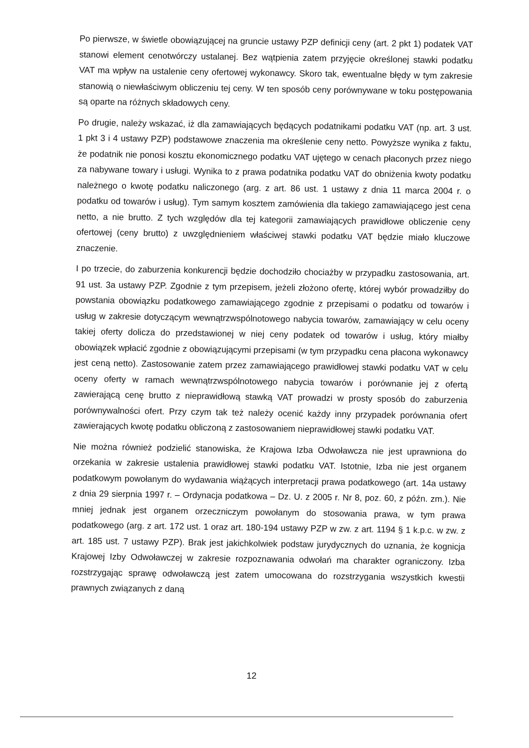Po pierwsze, w świetle obowiązującej na gruncie ustawy PZP definicji ceny (art. 2 pkt 1) podatek VAT stanowi element cenotwórczy ustalanej. Bez wątpienia zatem przyjęcie określonej stawki podatku VAT ma wpływ na ustalenie ceny ofertowej wykonawcy. Skoro tak, ewentualne błędy w tym zakresie stanowią o niewłaściwym obliczeniu tej ceny. W ten sposób ceny porównywane w toku postępowania są oparte na różnych składowych ceny.
Po drugie, należy wskazać, iż dla zamawiających będących podatnikami podatku VAT (np. art. 3 ust. 1 pkt 3 i 4 ustawy PZP) podstawowe znaczenia ma określenie ceny netto. Powyższe wynika z faktu, że podatnik nie ponosi kosztu ekonomicznego podatku VAT ujętego w cenach płaconych przez niego za nabywane towary i usługi. Wynika to z prawa podatnika podatku VAT do obniżenia kwoty podatku należnego o kwotę podatku naliczonego (arg. z art. 86 ust. 1 ustawy z dnia 11 marca 2004 r. o podatku od towarów i usług). Tym samym kosztem zamówienia dla takiego zamawiającego jest cena netto, a nie brutto. Z tych względów dla tej kategorii zamawiających prawidłowe obliczenie ceny ofertowej (ceny brutto) z uwzględnieniem właściwej stawki podatku VAT będzie miało kluczowe znaczenie.
I po trzecie, do zaburzenia konkurencji będzie dochodziło chociażby w przypadku zastosowania, art. 91 ust. 3a ustawy PZP. Zgodnie z tym przepisem, jeżeli złożono ofertę, której wybór prowadziłby do powstania obowiązku podatkowego zamawiającego zgodnie z przepisami o podatku od towarów i usług w zakresie dotyczącym wewnątrzwspólnotowego nabycia towarów, zamawiający w celu oceny takiej oferty dolicza do przedstawionej w niej ceny podatek od towarów i usług, który miałby obowiązek wpłacić zgodnie z obowiązującymi przepisami (w tym przypadku cena płacona wykonawcy jest ceną netto). Zastosowanie zatem przez zamawiającego prawidłowej stawki podatku VAT w celu oceny oferty w ramach wewnątrzwspólnotowego nabycia towarów i porównanie jej z ofertą zawierającą cenę brutto z nieprawidłową stawką VAT prowadzi w prosty sposób do zaburzenia porównywalności ofert. Przy czym tak też należy ocenić każdy inny przypadek porównania ofert zawierających kwotę podatku obliczoną z zastosowaniem nieprawidłowej stawki podatku VAT.
Nie można również podzielić stanowiska, że Krajowa Izba Odwoławcza nie jest uprawniona do orzekania w zakresie ustalenia prawidłowej stawki podatku VAT. Istotnie, Izba nie jest organem podatkowym powołanym do wydawania wiążących interpretacji prawa podatkowego (art. 14a ustawy z dnia 29 sierpnia 1997 r. – Ordynacja podatkowa – Dz. U. z 2005 r. Nr 8, poz. 60, z późn. zm.). Nie mniej jednak jest organem orzeczniczym powołanym do stosowania prawa, w tym prawa podatkowego (arg. z art. 172 ust. 1 oraz art. 180-194 ustawy PZP w zw. z art. 1194 § 1 k.p.c. w zw. z art. 185 ust. 7 ustawy PZP). Brak jest jakichkolwiek podstaw jurydycznych do uznania, że kognicja Krajowej Izby Odwoławczej w zakresie rozpoznawania odwołań ma charakter ograniczony. Izba rozstrzygając sprawę odwoławczą jest zatem umocowana do rozstrzygania wszystkich kwestii prawnych związanych z daną
12